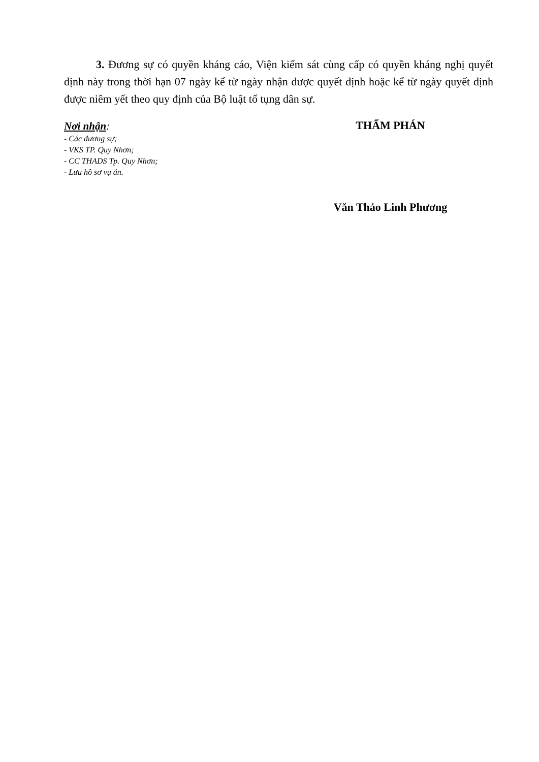3. Đương sự có quyền kháng cáo, Viện kiểm sát cùng cấp có quyền kháng nghị quyết định này trong thời hạn 07 ngày kể từ ngày nhận được quyết định hoặc kể từ ngày quyết định được niêm yết theo quy định của Bộ luật tố tụng dân sự.
Nơi nhận:
- Các đương sự;
- VKS TP. Quy Nhơn;
- CC THADS Tp. Quy Nhơn;
- Lưu hồ sơ vụ án.
THẨM PHÁN
Văn Thảo Linh Phương